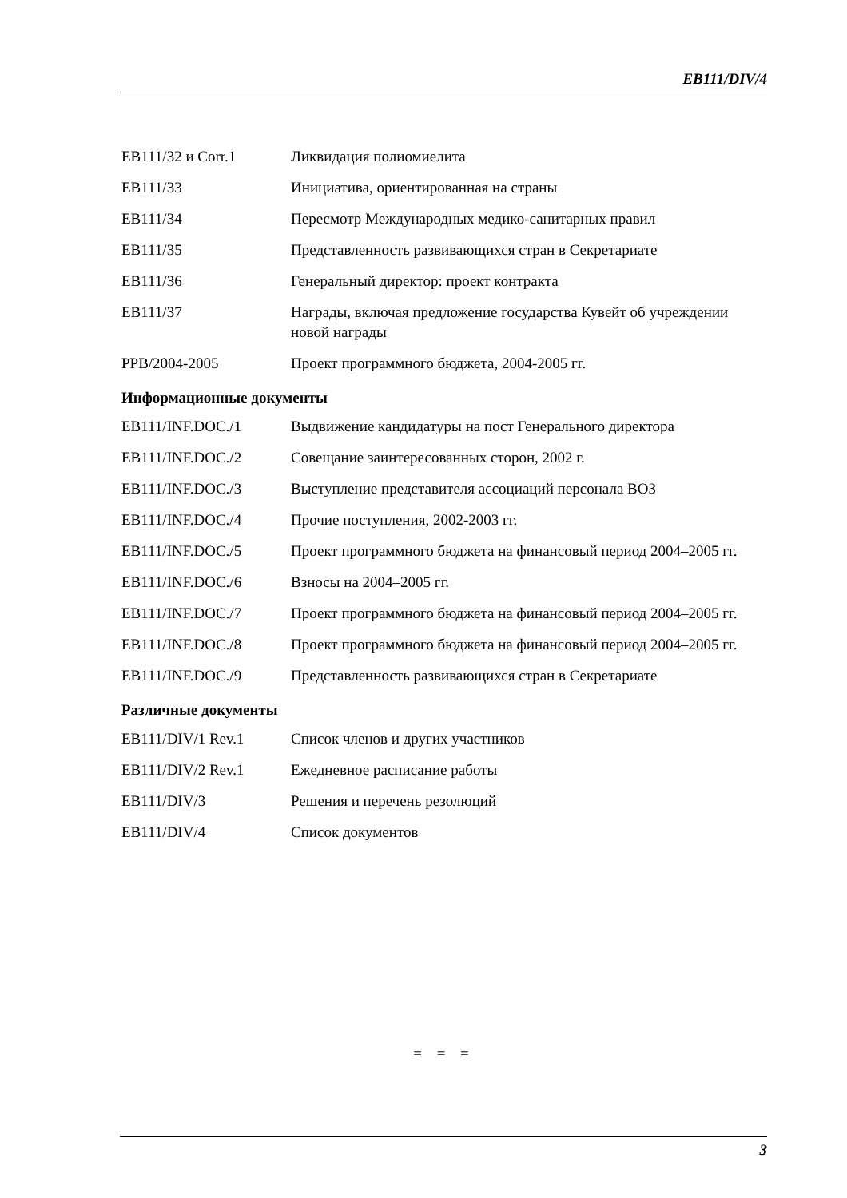EB111/DIV/4
| EB111/32 и Corr.1 | Ликвидация полиомиелита |
| EB111/33 | Инициатива, ориентированная на страны |
| EB111/34 | Пересмотр Международных медико-санитарных правил |
| EB111/35 | Представленность развивающихся стран в Секретариате |
| EB111/36 | Генеральный директор: проект контракта |
| EB111/37 | Награды, включая предложение государства Кувейт об учреждении новой награды |
| PPB/2004-2005 | Проект программного бюджета, 2004-2005 гг. |
Информационные документы
| EB111/INF.DOC./1 | Выдвижение кандидатуры на пост Генерального директора |
| EB111/INF.DOC./2 | Совещание заинтересованных сторон, 2002 г. |
| EB111/INF.DOC./3 | Выступление представителя ассоциаций персонала ВОЗ |
| EB111/INF.DOC./4 | Прочие поступления, 2002-2003 гг. |
| EB111/INF.DOC./5 | Проект программного бюджета на финансовый период 2004–2005 гг. |
| EB111/INF.DOC./6 | Взносы на 2004–2005 гг. |
| EB111/INF.DOC./7 | Проект программного бюджета на финансовый период 2004–2005 гг. |
| EB111/INF.DOC./8 | Проект программного бюджета на финансовый период 2004–2005 гг. |
| EB111/INF.DOC./9 | Представленность развивающихся стран в Секретариате |
Различные документы
| EB111/DIV/1 Rev.1 | Список членов и других участников |
| EB111/DIV/2 Rev.1 | Ежедневное расписание работы |
| EB111/DIV/3 | Решения и перечень резолюций |
| EB111/DIV/4 | Список документов |
= = =
3